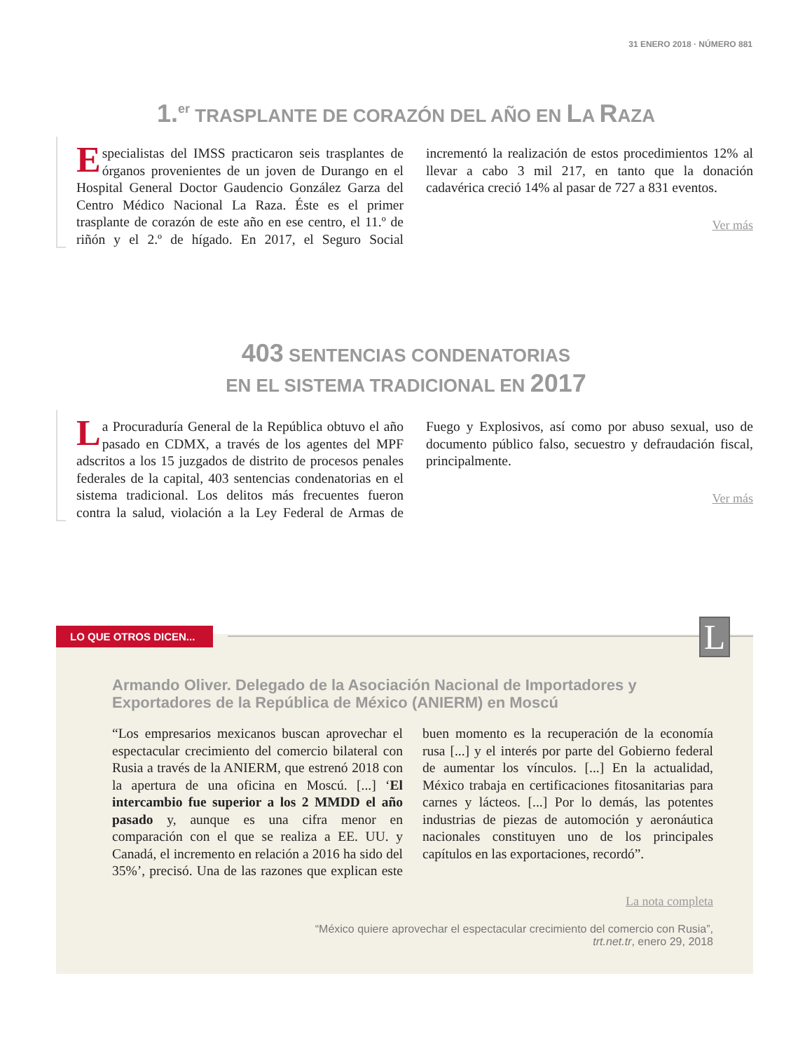31 ENERO 2018 · NÚMERO 881
1.<sup>er</sup> TRASPLANTE DE CORAZÓN DEL AÑO EN LA RAZA
Especialistas del IMSS practicaron seis trasplantes de órganos provenientes de un joven de Durango en el Hospital General Doctor Gaudencio González Garza del Centro Médico Nacional La Raza. Éste es el primer trasplante de corazón de este año en ese centro, el 11.º de riñón y el 2.º de hígado. En 2017, el Seguro Social incrementó la realización de estos procedimientos 12% al llevar a cabo 3 mil 217, en tanto que la donación cadavérica creció 14% al pasar de 727 a 831 eventos.
Ver más
403 SENTENCIAS CONDENATORIAS
EN EL SISTEMA TRADICIONAL EN 2017
La Procuraduría General de la República obtuvo el año pasado en CDMX, a través de los agentes del MPF adscritos a los 15 juzgados de distrito de procesos penales federales de la capital, 403 sentencias condenatorias en el sistema tradicional. Los delitos más frecuentes fueron contra la salud, violación a la Ley Federal de Armas de Fuego y Explosivos, así como por abuso sexual, uso de documento público falso, secuestro y defraudación fiscal, principalmente.
Ver más
Armando Oliver. Delegado de la Asociación Nacional de Importadores y Exportadores de la República de México (ANIERM) en Moscú
“Los empresarios mexicanos buscan aprovechar el espectacular crecimiento del comercio bilateral con Rusia a través de la ANIERM, que estrenó 2018 con la apertura de una oficina en Moscú. [...] ‘El intercambio fue superior a los 2 MMDD el año pasado y, aunque es una cifra menor en comparación con el que se realiza a EE. UU. y Canadá, el incremento en relación a 2016 ha sido del 35%’, precisó. Una de las razones que explican este buen momento es la recuperación de la economía rusa [...] y el interés por parte del Gobierno federal de aumentar los vínculos. [...] En la actualidad, México trabaja en certificaciones fitosanitarias para carnes y lácteos. [...] Por lo demás, las potentes industrias de piezas de automoción y aeronáutica nacionales constituyen uno de los principales capítulos en las exportaciones, recordó”.
La nota completa
“México quiere aprovechar el espectacular crecimiento del comercio con Rusia”,
trt.net.tr, enero 29, 2018
LO QUE OTROS DICEN...
L